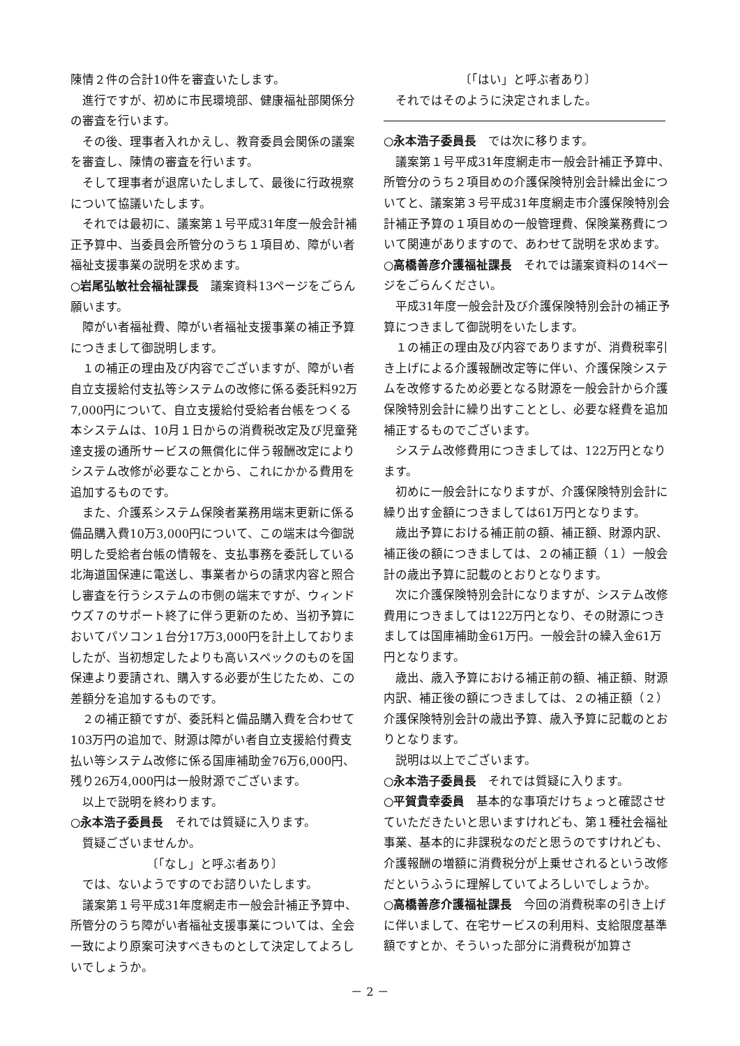陳情２件の合計10件を審査いたします。
進行ですが、初めに市民環境部、健康福祉部関係分の審査を行います。
その後、理事者入れかえし、教育委員会関係の議案を審査し、陳情の審査を行います。
そして理事者が退席いたしまして、最後に行政視察について協議いたします。
それでは最初に、議案第１号平成31年度一般会計補正予算中、当委員会所管分のうち１項目め、障がい者福祉支援事業の説明を求めます。
○岩尾弘敏社会福祉課長　議案資料13ページをごらん願います。
障がい者福祉費、障がい者福祉支援事業の補正予算につきまして御説明します。
１の補正の理由及び内容でございますが、障がい者自立支援給付支払等システムの改修に係る委託料92万7,000円について、自立支援給付受給者台帳をつくる本システムは、10月１日からの消費税改定及び児童発達支援の通所サービスの無償化に伴う報酬改定によりシステム改修が必要なことから、これにかかる費用を追加するものです。
また、介護系システム保険者業務用端末更新に係る備品購入費10万3,000円について、この端末は今御説明した受給者台帳の情報を、支払事務を委託している北海道国保連に電送し、事業者からの請求内容と照合し審査を行うシステムの市側の端末ですが、ウィンドウズ７のサポート終了に伴う更新のため、当初予算においてパソコン１台分17万3,000円を計上しておりましたが、当初想定したよりも高いスペックのものを国保連より要請され、購入する必要が生じたため、この差額分を追加するものです。
２の補正額ですが、委託料と備品購入費を合わせて103万円の追加で、財源は障がい者自立支援給付費支払い等システム改修に係る国庫補助金76万6,000円、残り26万4,000円は一般財源でございます。
以上で説明を終わります。
○永本浩子委員長　それでは質疑に入ります。
質疑ございませんか。
〔「なし」と呼ぶ者あり〕
では、ないようですのでお諮りいたします。
議案第１号平成31年度網走市一般会計補正予算中、所管分のうち障がい者福祉支援事業については、全会一致により原案可決すべきものとして決定してよろしいでしょうか。
〔「はい」と呼ぶ者あり〕
それではそのように決定されました。
○永本浩子委員長　では次に移ります。
議案第１号平成31年度網走市一般会計補正予算中、所管分のうち２項目めの介護保険特別会計繰出金についてと、議案第３号平成31年度網走市介護保険特別会計補正予算の１項目めの一般管理費、保険業務費について関連がありますので、あわせて説明を求めます。
○高橋善彦介護福祉課長　それでは議案資料の14ページをごらんください。
平成31年度一般会計及び介護保険特別会計の補正予算につきまして御説明をいたします。
１の補正の理由及び内容でありますが、消費税率引き上げによる介護報酬改定等に伴い、介護保険システムを改修するため必要となる財源を一般会計から介護保険特別会計に繰り出すこととし、必要な経費を追加補正するものでございます。
システム改修費用につきましては、122万円となります。
初めに一般会計になりますが、介護保険特別会計に繰り出す金額につきましては61万円となります。
歳出予算における補正前の額、補正額、財源内訳、補正後の額につきましては、２の補正額（１）一般会計の歳出予算に記載のとおりとなります。
次に介護保険特別会計になりますが、システム改修費用につきましては122万円となり、その財源につきましては国庫補助金61万円。一般会計の繰入金61万円となります。
歳出、歳入予算における補正前の額、補正額、財源内訳、補正後の額につきましては、２の補正額（２）介護保険特別会計の歳出予算、歳入予算に記載のとおりとなります。
説明は以上でございます。
○永本浩子委員長　それでは質疑に入ります。
○平賀貴幸委員　基本的な事項だけちょっと確認させていただきたいと思いますけれども、第１種社会福祉事業、基本的に非課税なのだと思うのですけれども、介護報酬の増額に消費税分が上乗せされるという改修だというふうに理解していてよろしいでしょうか。
○高橋善彦介護福祉課長　今回の消費税率の引き上げに伴いまして、在宅サービスの利用料、支給限度基準額ですとか、そういった部分に消費税が加算さ
－ 2 －